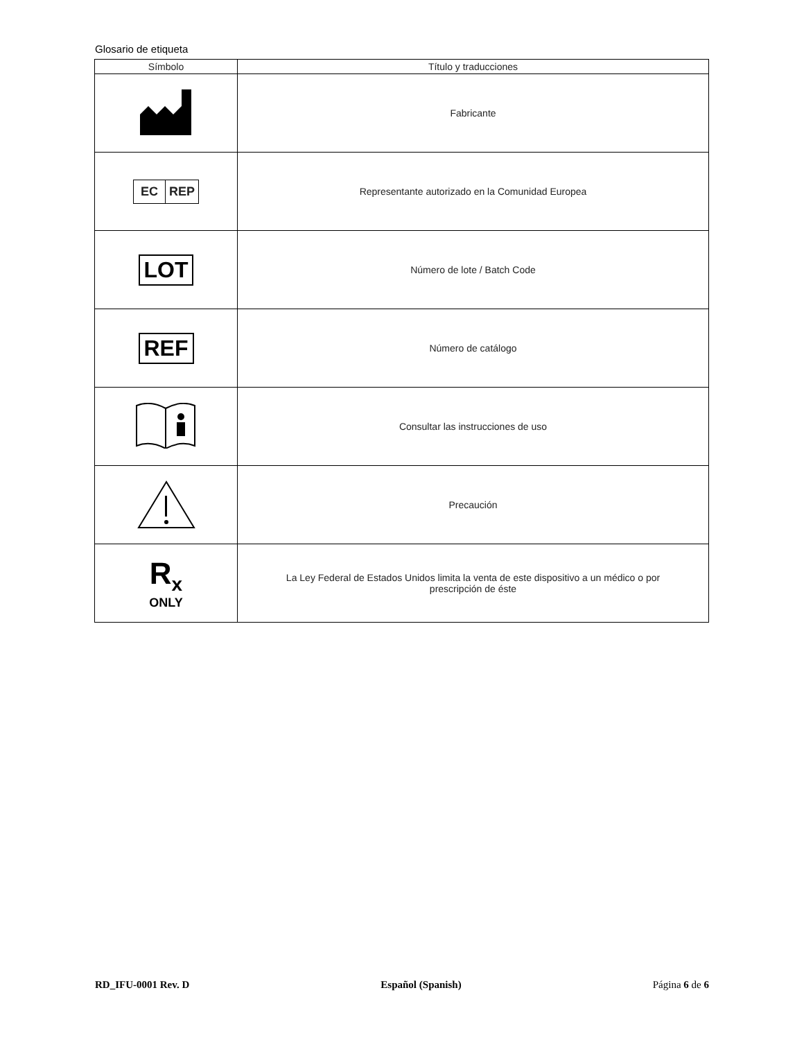Glosario de etiqueta
| Símbolo | Título y traducciones |
| --- | --- |
| | Fabricante |
| EC REP | Representante autorizado en la Comunidad Europea |
| LOT | Número de lote / Batch Code |
| REF | Número de catálogo |
| | Consultar las instrucciones de uso |
| | Precaución |
| R<sub>x</sub> ONLY | La Ley Federal de Estados Unidos limita la venta de este dispositivo a un médico o por prescripción de éste |
RD_IFU-0001 Rev. D Español (Spanish) Página 6 de 6